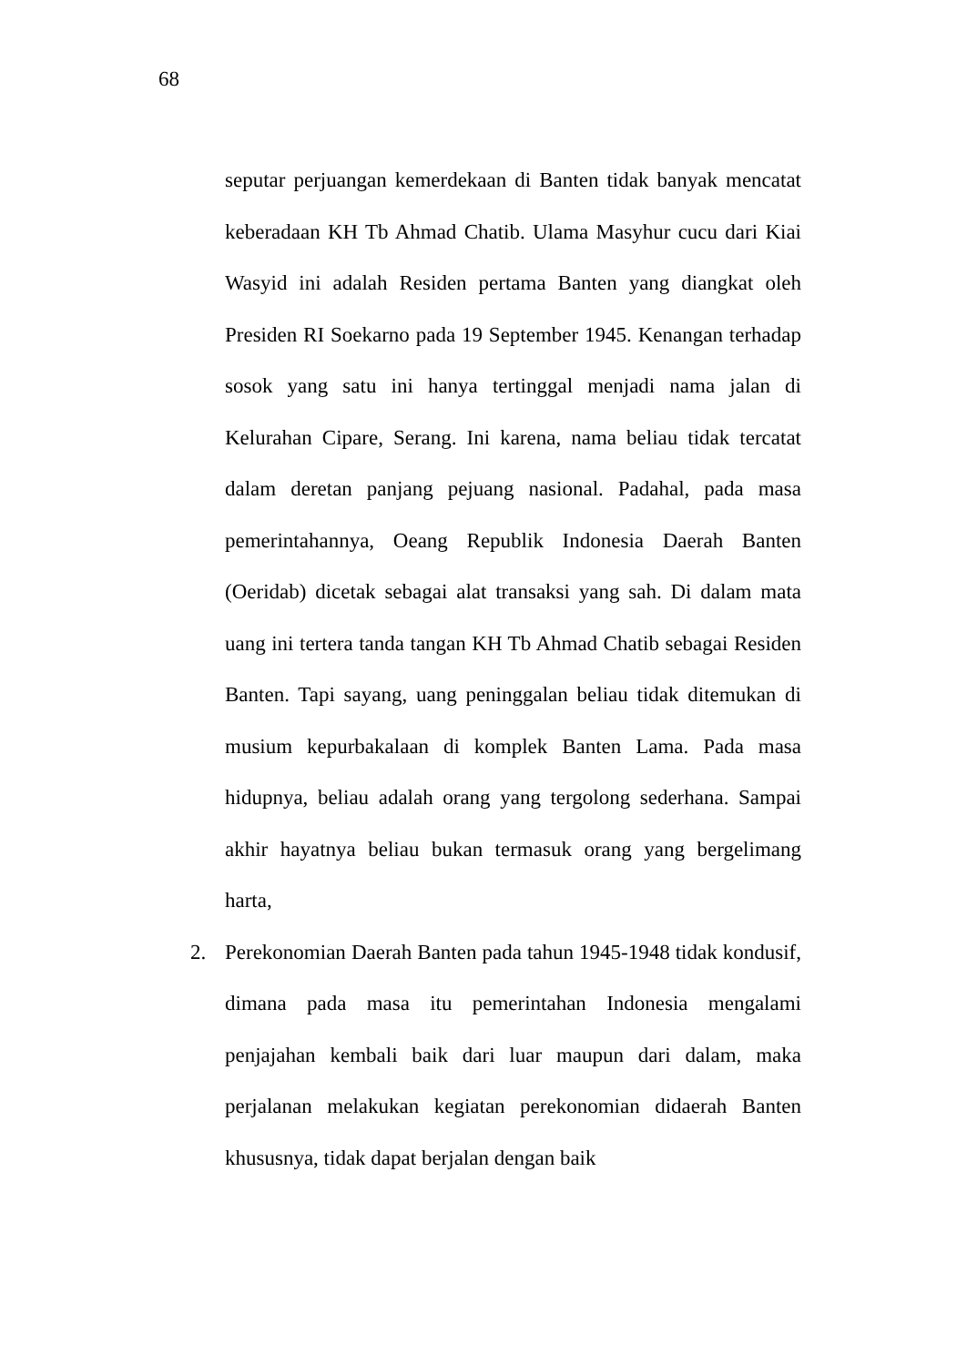68
seputar perjuangan kemerdekaan di Banten tidak banyak mencatat keberadaan KH Tb Ahmad Chatib. Ulama Masyhur cucu dari Kiai Wasyid ini adalah Residen pertama Banten yang diangkat oleh Presiden RI Soekarno pada 19 September 1945. Kenangan terhadap sosok yang satu ini hanya tertinggal menjadi nama jalan di Kelurahan Cipare, Serang. Ini karena, nama beliau tidak tercatat dalam deretan panjang pejuang nasional. Padahal, pada masa pemerintahannya, Oeang Republik Indonesia Daerah Banten (Oeridab) dicetak sebagai alat transaksi yang sah. Di dalam mata uang ini tertera tanda tangan KH Tb Ahmad Chatib sebagai Residen Banten. Tapi sayang, uang peninggalan beliau tidak ditemukan di musium kepurbakalaan di komplek Banten Lama. Pada masa hidupnya, beliau adalah orang yang tergolong sederhana. Sampai akhir hayatnya beliau bukan termasuk orang yang bergelimang harta,
2. Perekonomian Daerah Banten pada tahun 1945-1948 tidak kondusif, dimana pada masa itu pemerintahan Indonesia mengalami penjajahan kembali baik dari luar maupun dari dalam, maka perjalanan melakukan kegiatan perekonomian didaerah Banten khususnya, tidak dapat berjalan dengan baik